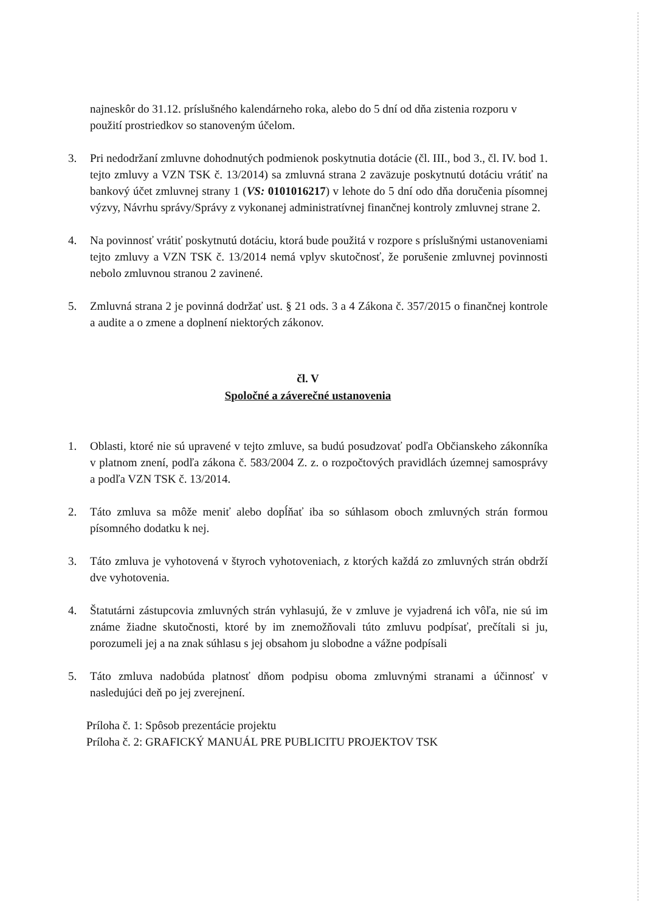najneskôr do 31.12. príslušného kalendárneho roka, alebo do 5 dní od dňa zistenia rozporu v použití prostriedkov so stanoveným účelom.
3. Pri nedodržaní zmluvne dohodnutých podmienok poskytnutia dotácie (čl. III., bod 3., čl. IV. bod 1. tejto zmluvy a VZN TSK č. 13/2014) sa zmluvná strana 2 zaväzuje poskytnutú dotáciu vrátiť na bankový účet zmluvnej strany 1 (VS: 0101016217) v lehote do 5 dní odo dňa doručenia písomnej výzvy, Návrhu správy/Správy z vykonanej administratívnej finančnej kontroly zmluvnej strane 2.
4. Na povinnosť vrátiť poskytnutú dotáciu, ktorá bude použitá v rozpore s príslušnými ustanoveniami tejto zmluvy a VZN TSK č. 13/2014 nemá vplyv skutočnosť, že porušenie zmluvnej povinnosti nebolo zmluvnou stranou 2 zavinené.
5. Zmluvná strana 2 je povinná dodržať ust. § 21 ods. 3 a 4 Zákona č. 357/2015 o finančnej kontrole a audite a o zmene a doplnení niektorých zákonov.
čl. V
Spoločné a záverečné ustanovenia
1. Oblasti, ktoré nie sú upravené v tejto zmluve, sa budú posudzovať podľa Občianskeho zákonníka v platnom znení, podľa zákona č. 583/2004 Z. z. o rozpočtových pravidlách územnej samosprávy a podľa VZN TSK č. 13/2014.
2. Táto zmluva sa môže meniť alebo dopĺňať iba so súhlasom oboch zmluvných strán formou písomného dodatku k nej.
3. Táto zmluva je vyhotovená v štyroch vyhotoveniach, z ktorých každá zo zmluvných strán obdrží dve vyhotovenia.
4. Štatutárni zástupcovia zmluvných strán vyhlasujú, že v zmluve je vyjadrená ich vôľa, nie sú im známe žiadne skutočnosti, ktoré by im znemožňovali túto zmluvu podpísať, prečítali si ju, porozumeli jej a na znak súhlasu s jej obsahom ju slobodne a vážne podpísali
5. Táto zmluva nadobúda platnosť dňom podpisu oboma zmluvnými stranami a účinnosť v nasledujúci deň po jej zverejnení.
Príloha č. 1: Spôsob prezentácie projektu
Príloha č. 2: GRAFICKÝ MANUÁL PRE PUBLICITU PROJEKTOV TSK